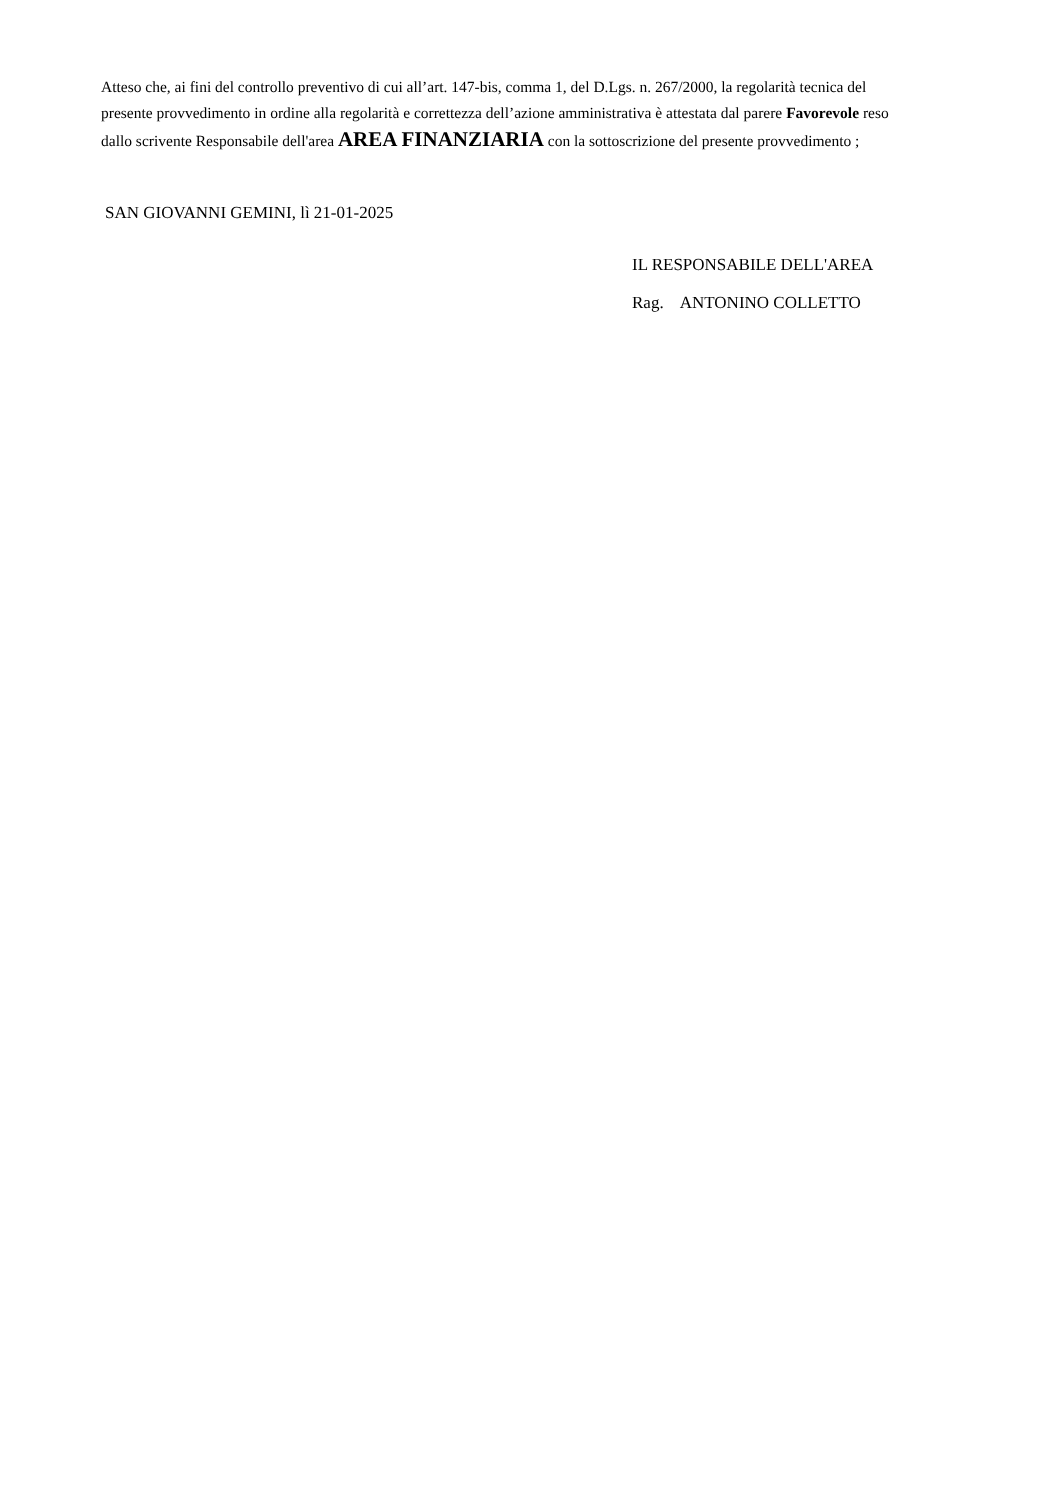Atteso che, ai fini del controllo preventivo di cui all’art. 147-bis, comma 1, del D.Lgs. n. 267/2000, la regolarità tecnica del presente provvedimento in ordine alla regolarità e correttezza dell’azione amministrativa è attestata dal parere Favorevole reso dallo scrivente Responsabile dell'area AREA FINANZIARIA con la sottoscrizione del presente provvedimento ;
SAN GIOVANNI GEMINI, lì 21-01-2025
IL RESPONSABILE DELL'AREA
Rag. ANTONINO COLLETTO